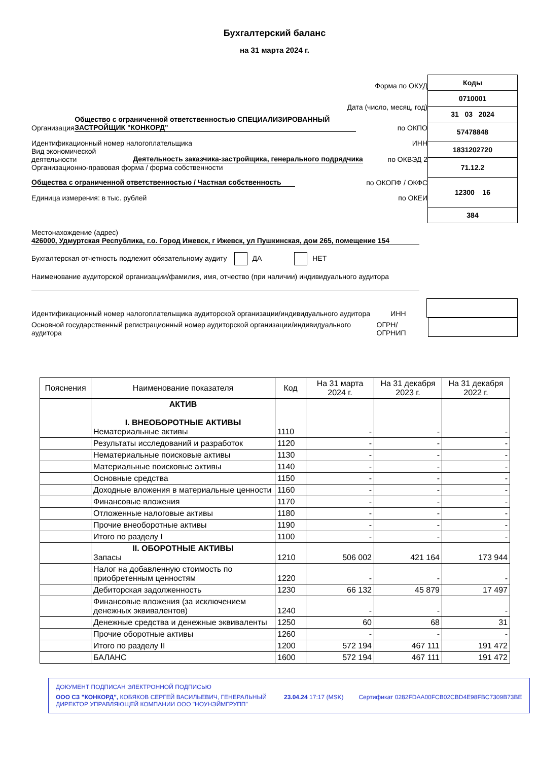Бухгалтерский баланс
на 31 марта 2024 г.
Форма по ОКУД
Дата (число, месяц, год)
Организация Общество с ограниченной ответственностью СПЕЦИАЛИЗИРОВАННЫЙ ЗАСТРОЙЩИК "КОНКОРД" по ОКПО
Идентификационный номер налогоплательщика ИНН
Вид экономической деятельности Деятельность заказчика-застройщика, генерального подрядчика по ОКВЭД 2
Организационно-правовая форма / форма собственности
Общества с ограниченной ответственностью / Частная собственность по ОКОПФ / ОКФС
Единица измерения: в тыс. рублей по ОКЕИ
| Коды |
| 0710001 |
| 31 03 2024 |
| 57478848 |
| 1831202720 |
| 71.12.2 |
| 12300 16 |
| 384 |
Местонахождение (адрес)
426000, Удмуртская Республика, г.о. Город Ижевск, г Ижевск, ул Пушкинская, дом 265, помещение 154
Бухгалтерская отчетность подлежит обязательному аудиту ДА НЕТ
Наименование аудиторской организации/фамилия, имя, отчество (при наличии) индивидуального аудитора
Идентификационный номер налогоплательщика аудиторской организации/индивидуального аудитора ИНН
Основной государственный регистрационный номер аудиторской организации/индивидуального аудитора ОГРН/ ОГРНИП
| Пояснения | Наименование показателя | Код | На 31 марта 2024 г. | На 31 декабря 2023 г. | На 31 декабря 2022 г. |
| --- | --- | --- | --- | --- | --- |
| | АКТИВ I. ВНЕОБОРОТНЫЕ АКТИВЫ Нематериальные активы | 1110 | - | - | - |
| | Результаты исследований и разработок | 1120 | - | - | - |
| | Нематериальные поисковые активы | 1130 | - | - | - |
| | Материальные поисковые активы | 1140 | - | - | - |
| | Основные средства | 1150 | - | - | - |
| | Доходные вложения в материальные ценности | 1160 | - | - | - |
| | Финансовые вложения | 1170 | - | - | - |
| | Отложенные налоговые активы | 1180 | - | - | - |
| | Прочие внеоборотные активы | 1190 | - | - | - |
| | Итого по разделу I | 1100 | - | - | - |
| | II. ОБОРОТНЫЕ АКТИВЫ Запасы | 1210 | 506 002 | 421 164 | 173 944 |
| | Налог на добавленную стоимость по приобретенным ценностям | 1220 | - | - | - |
| | Дебиторская задолженность | 1230 | 66 132 | 45 879 | 17 497 |
| | Финансовые вложения (за исключением денежных эквивалентов) | 1240 | - | - | - |
| | Денежные средства и денежные эквиваленты | 1250 | 60 | 68 | 31 |
| | Прочие оборотные активы | 1260 | - | - | - |
| | Итого по разделу II | 1200 | 572 194 | 467 111 | 191 472 |
| | БАЛАНС | 1600 | 572 194 | 467 111 | 191 472 |
ДОКУМЕНТ ПОДПИСАН ЭЛЕКТРОННОЙ ПОДПИСЬЮ
ООО СЗ "КОНКОРД", КОБЯКОВ СЕРГЕЙ ВАСИЛЬЕВИЧ, ГЕНЕРАЛЬНЫЙ ДИРЕКТОР УПРАВЛЯЮЩЕЙ КОМПАНИИ ООО "НОУНЭЙМГРУПП" 23.04.24 17:17 (MSK) Сертификат 0282FDAA00FCB02CBD4E98FBC7309B73BE